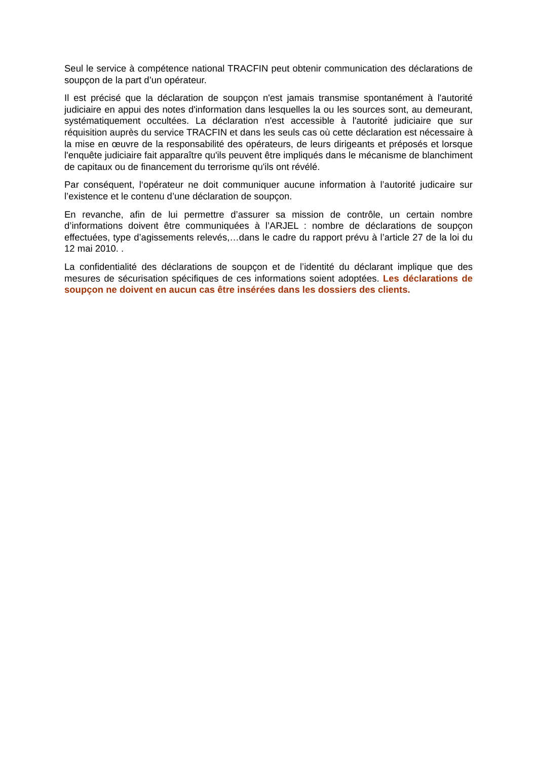Seul le service à compétence national TRACFIN peut obtenir communication des déclarations de soupçon de la part d’un opérateur.
Il est précisé que la déclaration de soupçon n'est jamais transmise spontanément à l'autorité judiciaire en appui des notes d'information dans lesquelles la ou les sources sont, au demeurant, systématiquement occultées. La déclaration n'est accessible à l'autorité judiciaire que sur réquisition auprès du service TRACFIN et dans les seuls cas où cette déclaration est nécessaire à la mise en œuvre de la responsabilité des opérateurs, de leurs dirigeants et préposés et lorsque l'enquête judiciaire fait apparaître qu'ils peuvent être impliqués dans le mécanisme de blanchiment de capitaux ou de financement du terrorisme qu'ils ont révélé.
Par conséquent, l‘opérateur ne doit communiquer aucune information à l’autorité judicaire sur l’existence et le contenu d’une déclaration de soupçon.
En revanche, afin de lui permettre d’assurer sa mission de contrôle, un certain nombre d’informations doivent être communiquées à l’ARJEL : nombre de déclarations de soupçon effectuées, type d’agissements relevés,…dans le cadre du rapport prévu à l’article 27 de la loi du 12 mai 2010. .
La confidentialité des déclarations de soupçon et de l’identité du déclarant implique que des mesures de sécurisation spécifiques de ces informations soient adoptées. Les déclarations de soupçon ne doivent en aucun cas être insérées dans les dossiers des clients.